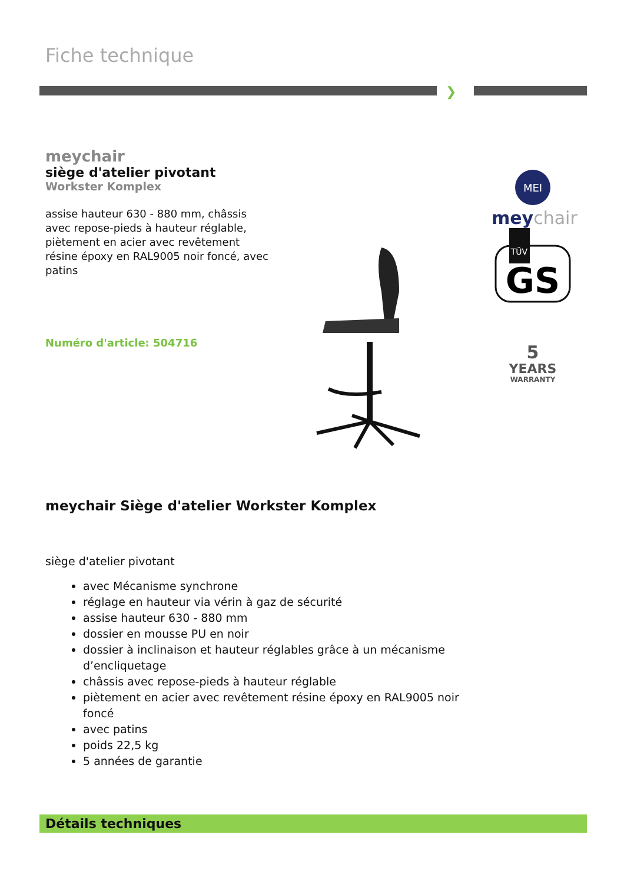Fiche technique
❯
meychair
siège d'atelier pivotant
Workster Komplex
assise hauteur 630 - 880 mm, châssis avec repose-pieds à hauteur réglable, piètement en acier avec revêtement résine époxy en RAL9005 noir foncé, avec patins
Numéro d'article: 504716
MEI
meychair
TÜV
GS
5
YEARS
WARRANTY
meychair Siège d'atelier Workster Komplex
siège d'atelier pivotant
avec Mécanisme synchrone
réglage en hauteur via vérin à gaz de sécurité
assise hauteur 630 - 880 mm
dossier en mousse PU en noir
dossier à inclinaison et hauteur réglables grâce à un mécanisme d’encliquetage
châssis avec repose-pieds à hauteur réglable
piètement en acier avec revêtement résine époxy en RAL9005 noir foncé
avec patins
poids 22,5 kg
5 années de garantie
Détails techniques